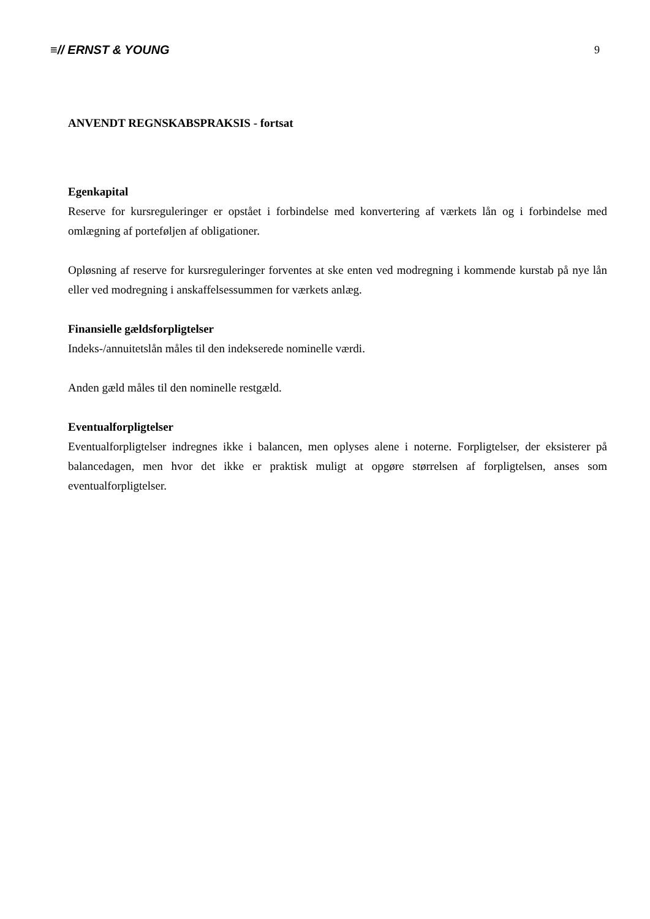≡// ERNST & YOUNG 9
ANVENDT REGNSKABSPRAKSIS - fortsat
Egenkapital
Reserve for kursreguleringer er opstået i forbindelse med konvertering af værkets lån og i forbindelse med omlægning af porteføljen af obligationer.
Opløsning af reserve for kursreguleringer forventes at ske enten ved modregning i kommende kurstab på nye lån eller ved modregning i anskaffelsessummen for værkets anlæg.
Finansielle gældsforpligtelser
Indeks-/annuitetslån måles til den indekserede nominelle værdi.
Anden gæld måles til den nominelle restgæld.
Eventualforpligtelser
Eventualforpligtelser indregnes ikke i balancen, men oplyses alene i noterne. Forpligtelser, der eksisterer på balancedagen, men hvor det ikke er praktisk muligt at opgøre størrelsen af forpligtelsen, anses som eventualforpligtelser.